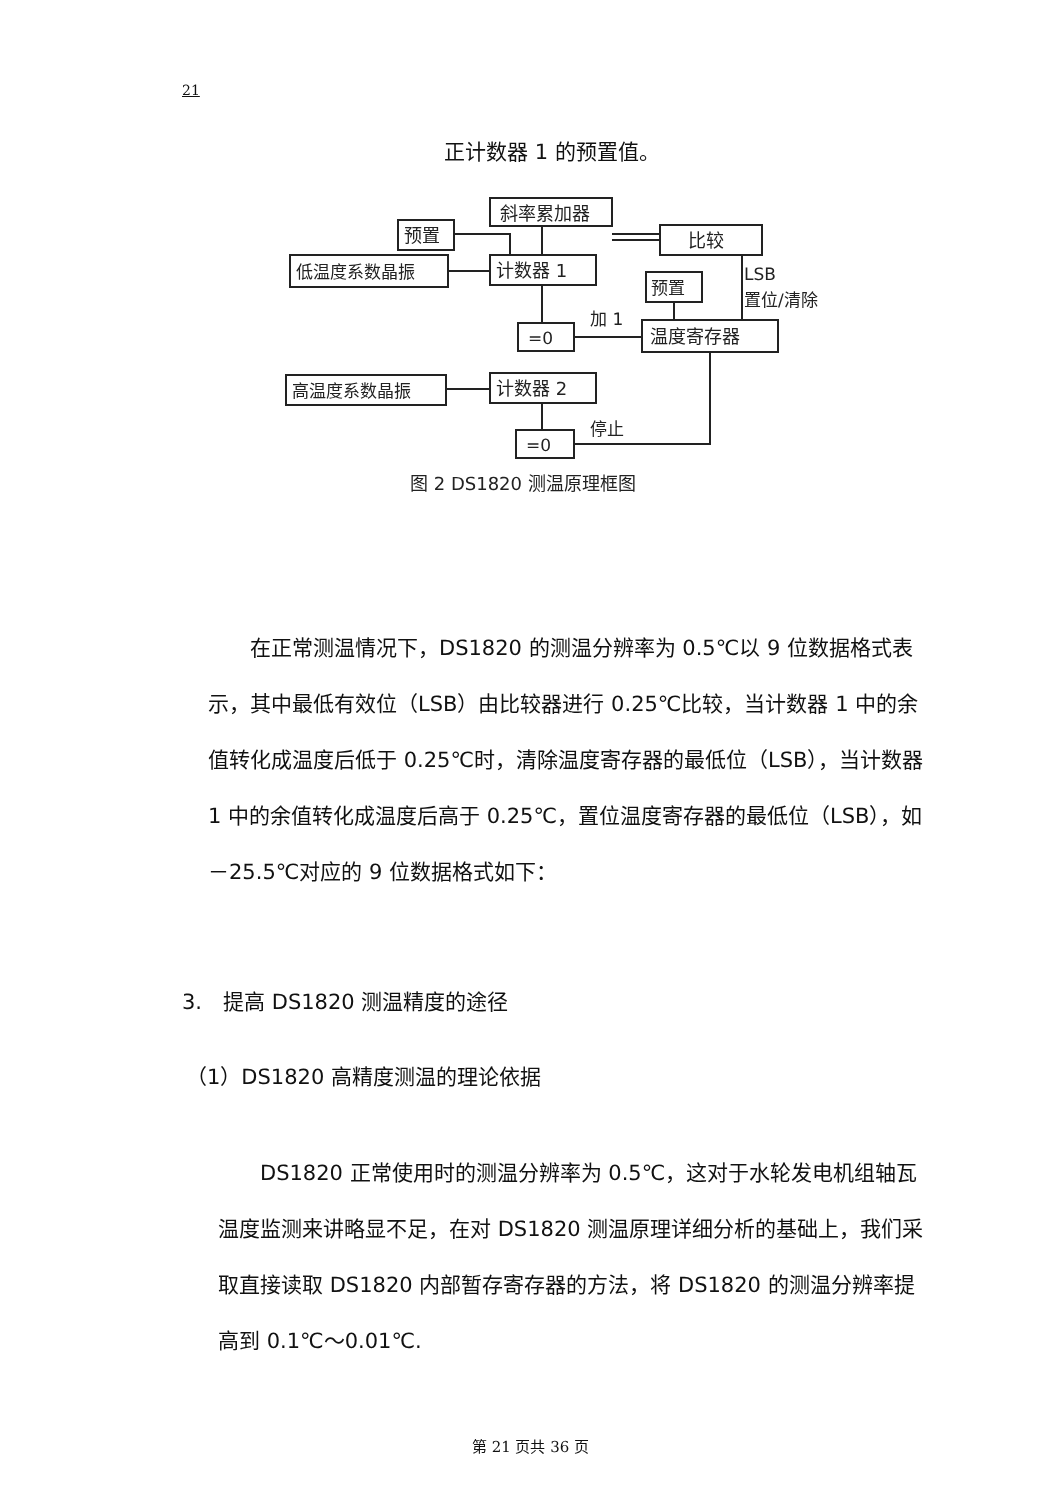21
正计数器 1 的预置值。
斜率累加器
预置
比较
低温度系数晶振
计数器 1
预置
LSB
置位/清除
=0
加 1
温度寄存器
高温度系数晶振
计数器 2
=0
停止
图 2 DS1820 测温原理框图
　　在正常测温情况下，DS1820 的测温分辨率为 0.5℃以 9 位数据格式表示，其中最低有效位（LSB）由比较器进行 0.25℃比较，当计数器 1 中的余值转化成温度后低于 0.25℃时，清除温度寄存器的最低位（LSB），当计数器 1 中的余值转化成温度后高于 0.25℃，置位温度寄存器的最低位（LSB），如－25.5℃对应的 9 位数据格式如下：
3.　提高 DS1820 测温精度的途径
（1）DS1820 高精度测温的理论依据
　　DS1820 正常使用时的测温分辨率为 0.5℃，这对于水轮发电机组轴瓦温度监测来讲略显不足，在对 DS1820 测温原理详细分析的基础上，我们采取直接读取 DS1820 内部暂存寄存器的方法，将 DS1820 的测温分辨率提高到 0.1℃～0.01℃.
第 21 页共 36 页